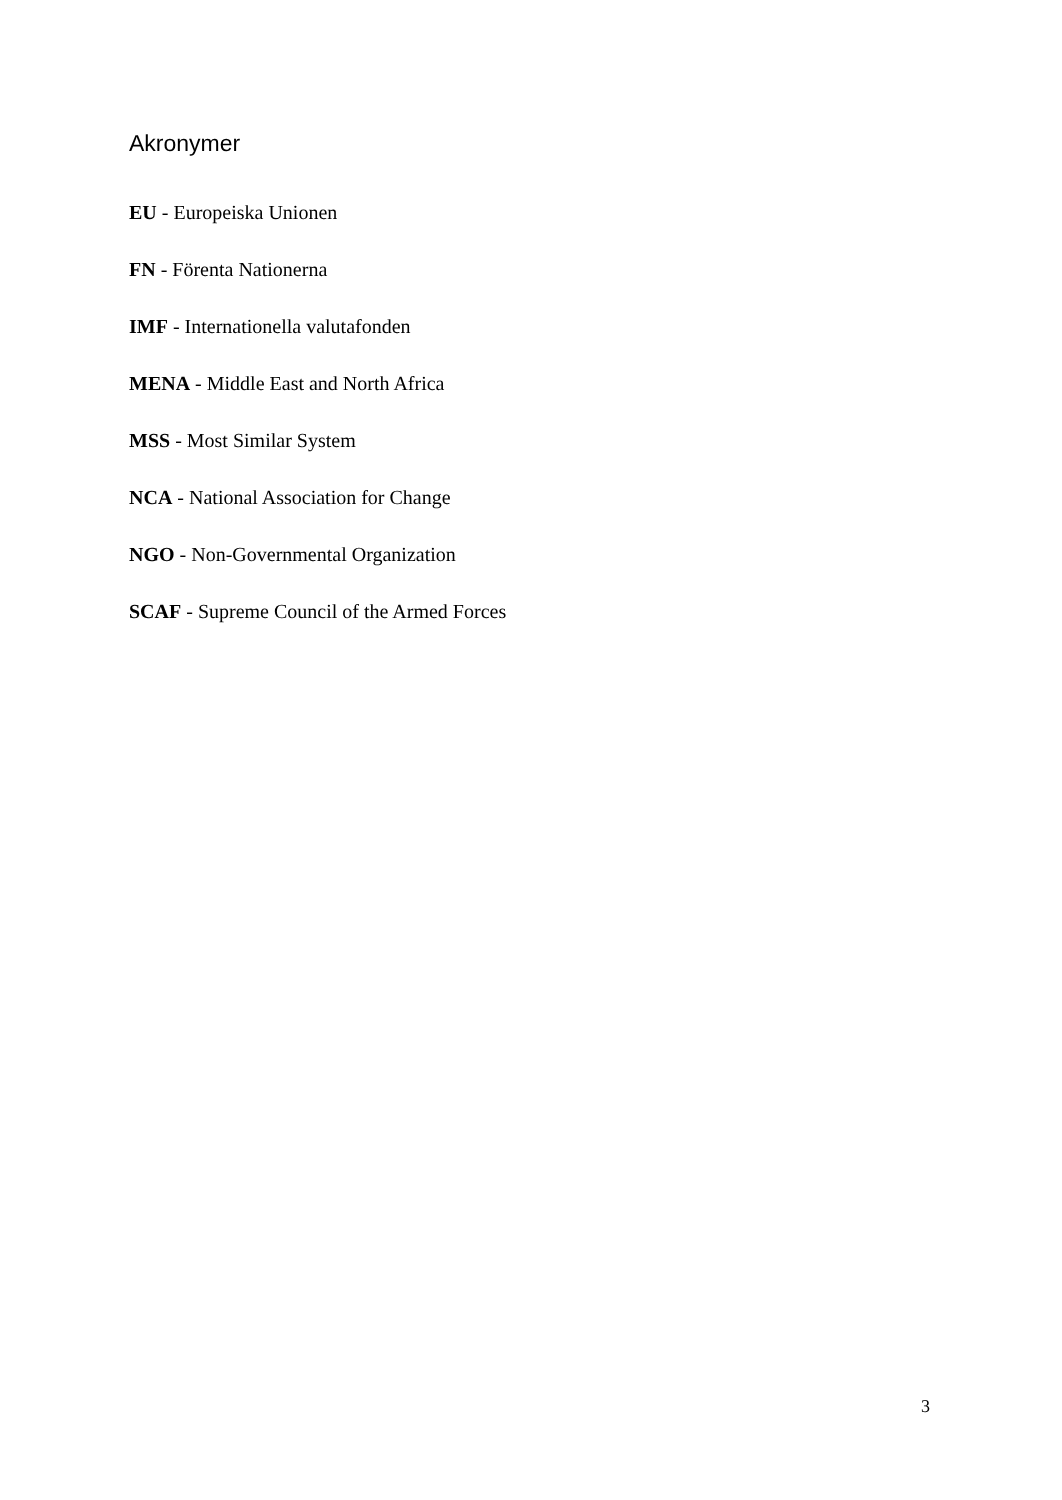Akronymer
EU - Europeiska Unionen
FN - Förenta Nationerna
IMF - Internationella valutafonden
MENA - Middle East and North Africa
MSS - Most Similar System
NCA - National Association for Change
NGO - Non-Governmental Organization
SCAF - Supreme Council of the Armed Forces
3